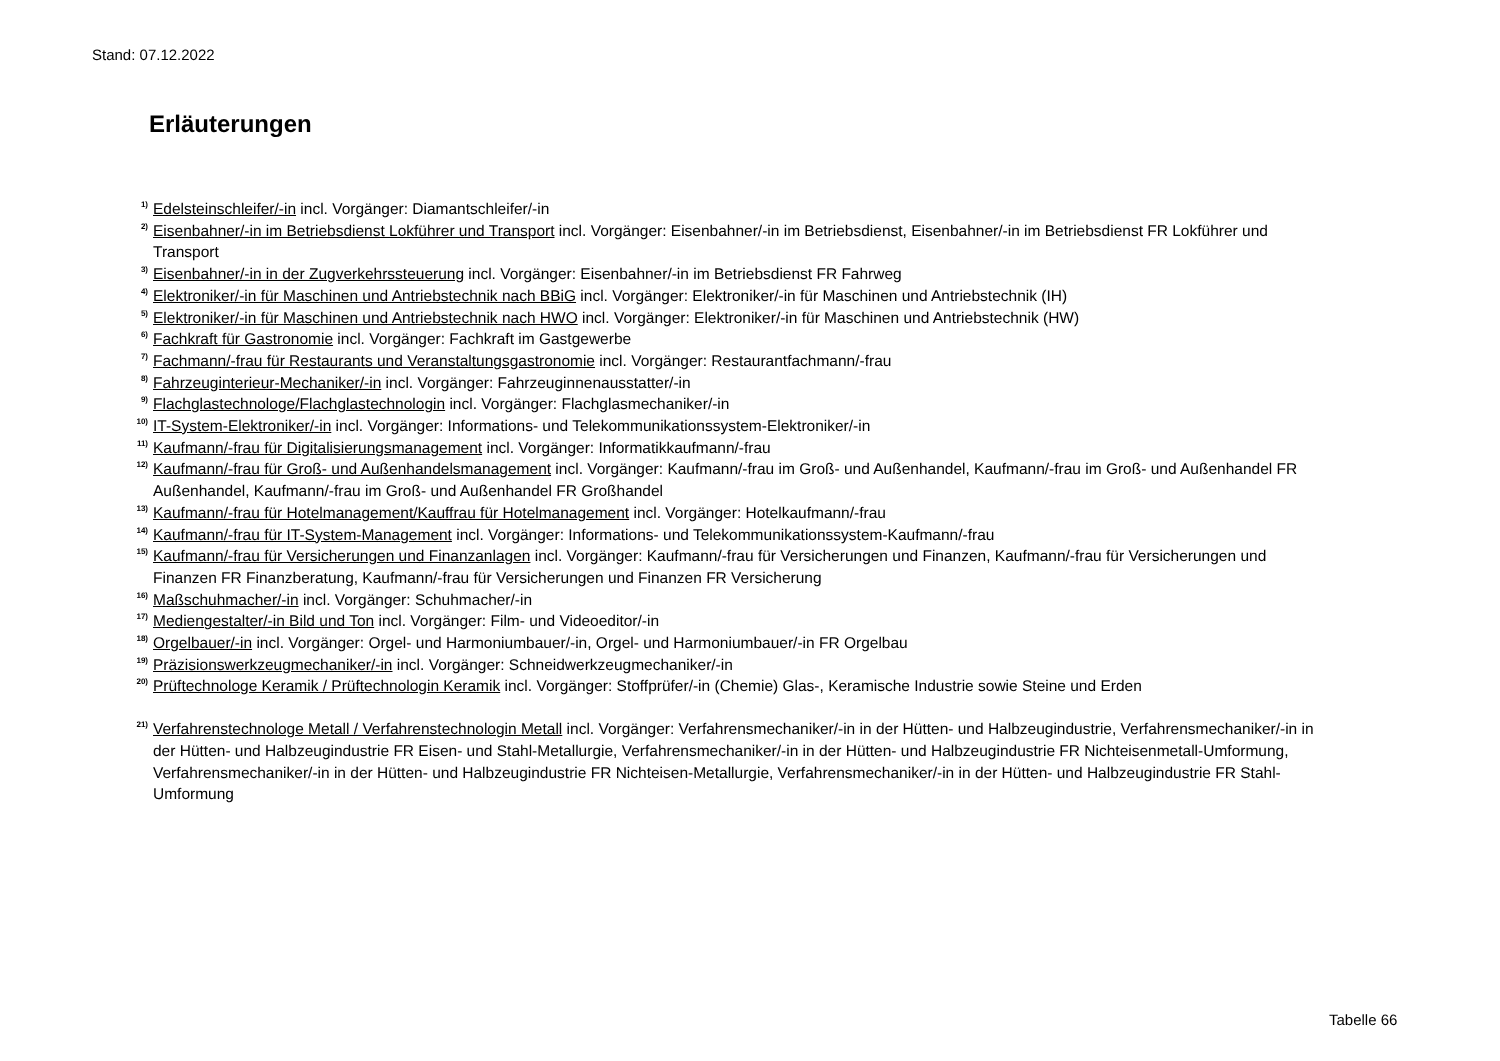Stand: 07.12.2022
Erläuterungen
<sup>1)</sup> Edelsteinschleifer/-in incl. Vorgänger: Diamantschleifer/-in
<sup>2)</sup> Eisenbahner/-in im Betriebsdienst Lokführer und Transport incl. Vorgänger: Eisenbahner/-in im Betriebsdienst, Eisenbahner/-in im Betriebsdienst FR Lokführer und Transport
<sup>3)</sup> Eisenbahner/-in in der Zugverkehrssteuerung incl. Vorgänger: Eisenbahner/-in im Betriebsdienst FR Fahrweg
<sup>4)</sup> Elektroniker/-in für Maschinen und Antriebstechnik nach BBiG incl. Vorgänger: Elektroniker/-in für Maschinen und Antriebstechnik (IH)
<sup>5)</sup> Elektroniker/-in für Maschinen und Antriebstechnik nach HWO incl. Vorgänger: Elektroniker/-in für Maschinen und Antriebstechnik (HW)
<sup>6)</sup> Fachkraft für Gastronomie incl. Vorgänger: Fachkraft im Gastgewerbe
<sup>7)</sup> Fachmann/-frau für Restaurants und Veranstaltungsgastronomie incl. Vorgänger: Restaurantfachmann/-frau
<sup>8)</sup> Fahrzeuginterieur-Mechaniker/-in incl. Vorgänger: Fahrzeuginnenausstatter/-in
<sup>9)</sup> Flachglastechnologe/Flachglastechnologin incl. Vorgänger: Flachglasmechaniker/-in
<sup>10)</sup> IT-System-Elektroniker/-in incl. Vorgänger: Informations- und Telekommunikationssystem-Elektroniker/-in
<sup>11)</sup> Kaufmann/-frau für Digitalisierungsmanagement incl. Vorgänger: Informatikkaufmann/-frau
<sup>12)</sup> Kaufmann/-frau für Groß- und Außenhandelsmanagement incl. Vorgänger: Kaufmann/-frau im Groß- und Außenhandel, Kaufmann/-frau im Groß- und Außenhandel FR Außenhandel, Kaufmann/-frau im Groß- und Außenhandel FR Großhandel
<sup>13)</sup> Kaufmann/-frau für Hotelmanagement/Kauffrau für Hotelmanagement incl. Vorgänger: Hotelkaufmann/-frau
<sup>14)</sup> Kaufmann/-frau für IT-System-Management incl. Vorgänger: Informations- und Telekommunikationssystem-Kaufmann/-frau
<sup>15)</sup> Kaufmann/-frau für Versicherungen und Finanzanlagen incl. Vorgänger: Kaufmann/-frau für Versicherungen und Finanzen, Kaufmann/-frau für Versicherungen und Finanzen FR Finanzberatung, Kaufmann/-frau für Versicherungen und Finanzen FR Versicherung
<sup>16)</sup> Maßschuhmacher/-in incl. Vorgänger: Schuhmacher/-in
<sup>17)</sup> Mediengestalter/-in Bild und Ton incl. Vorgänger: Film- und Videoeditor/-in
<sup>18)</sup> Orgelbauer/-in incl. Vorgänger: Orgel- und Harmoniumbauer/-in, Orgel- und Harmoniumbauer/-in FR Orgelbau
<sup>19)</sup> Präzisionswerkzeugmechaniker/-in incl. Vorgänger: Schneidwerkzeugmechaniker/-in
<sup>20)</sup> Prüftechnologe Keramik / Prüftechnologin Keramik incl. Vorgänger: Stoffprüfer/-in (Chemie) Glas-, Keramische Industrie sowie Steine und Erden
<sup>21)</sup> Verfahrenstechnologe Metall / Verfahrenstechnologin Metall incl. Vorgänger: Verfahrensmechaniker/-in in der Hütten- und Halbzeugindustrie, Verfahrensmechaniker/-in in der Hütten- und Halbzeugindustrie FR Eisen- und Stahl-Metallurgie, Verfahrensmechaniker/-in in der Hütten- und Halbzeugindustrie FR Nichteisenmetall-Umformung, Verfahrensmechaniker/-in in der Hütten- und Halbzeugindustrie FR Nichteisen-Metallurgie, Verfahrensmechaniker/-in in der Hütten- und Halbzeugindustrie FR Stahl-Umformung
Tabelle 66